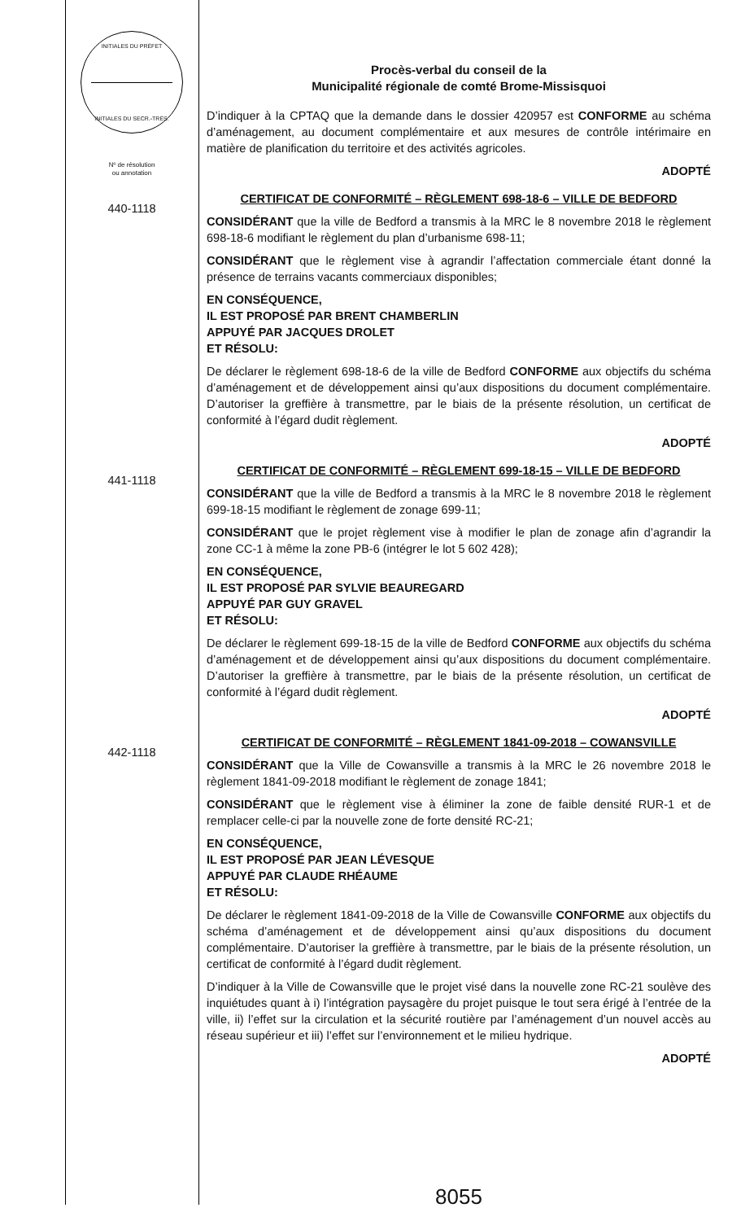INITIALES DU PRÉFET
INITIALES DU SECR.-TRÉS.
Nº de résolution
ou annotation
440-1118
441-1118
442-1118
Procès-verbal du conseil de la
Municipalité régionale de comté Brome-Missisquoi
D’indiquer à la CPTAQ que la demande dans le dossier 420957 est CONFORME au schéma d’aménagement, au document complémentaire et aux mesures de contrôle intérimaire en matière de planification du territoire et des activités agricoles.
ADOPTÉ
CERTIFICAT DE CONFORMITÉ – RÈGLEMENT 698-18-6 – VILLE DE BEDFORD
CONSIDÉRANT que la ville de Bedford a transmis à la MRC le 8 novembre 2018 le règlement 698-18-6 modifiant le règlement du plan d’urbanisme 698-11;
CONSIDÉRANT que le règlement vise à agrandir l’affectation commerciale étant donné la présence de terrains vacants commerciaux disponibles;
EN CONSÉQUENCE,
IL EST PROPOSÉ PAR BRENT CHAMBERLIN
APPUYÉ PAR JACQUES DROLET
ET RÉSOLU:
De déclarer le règlement 698-18-6 de la ville de Bedford CONFORME aux objectifs du schéma d’aménagement et de développement ainsi qu’aux dispositions du document complémentaire. D’autoriser la greffière à transmettre, par le biais de la présente résolution, un certificat de conformité à l’égard dudit règlement.
ADOPTÉ
CERTIFICAT DE CONFORMITÉ – RÈGLEMENT 699-18-15 – VILLE DE BEDFORD
CONSIDÉRANT que la ville de Bedford a transmis à la MRC le 8 novembre 2018 le règlement 699-18-15 modifiant le règlement de zonage 699-11;
CONSIDÉRANT que le projet règlement vise à modifier le plan de zonage afin d’agrandir la zone CC-1 à même la zone PB-6 (intégrer le lot 5 602 428);
EN CONSÉQUENCE,
IL EST PROPOSÉ PAR SYLVIE BEAUREGARD
APPUYÉ PAR GUY GRAVEL
ET RÉSOLU:
De déclarer le règlement 699-18-15 de la ville de Bedford CONFORME aux objectifs du schéma d’aménagement et de développement ainsi qu’aux dispositions du document complémentaire. D’autoriser la greffière à transmettre, par le biais de la présente résolution, un certificat de conformité à l’égard dudit règlement.
ADOPTÉ
CERTIFICAT DE CONFORMITÉ – RÈGLEMENT 1841-09-2018 – COWANSVILLE
CONSIDÉRANT que la Ville de Cowansville a transmis à la MRC le 26 novembre 2018 le règlement 1841-09-2018 modifiant le règlement de zonage 1841;
CONSIDÉRANT que le règlement vise à éliminer la zone de faible densité RUR-1 et de remplacer celle-ci par la nouvelle zone de forte densité RC-21;
EN CONSÉQUENCE,
IL EST PROPOSÉ PAR JEAN LÉVESQUE
APPUYÉ PAR CLAUDE RHÉAUME
ET RÉSOLU:
De déclarer le règlement 1841-09-2018 de la Ville de Cowansville CONFORME aux objectifs du schéma d’aménagement et de développement ainsi qu’aux dispositions du document complémentaire. D’autoriser la greffière à transmettre, par le biais de la présente résolution, un certificat de conformité à l’égard dudit règlement.
D’indiquer à la Ville de Cowansville que le projet visé dans la nouvelle zone RC-21 soulève des inquiétudes quant à i) l’intégration paysagère du projet puisque le tout sera érigé à l’entrée de la ville, ii) l’effet sur la circulation et la sécurité routière par l’aménagement d’un nouvel accès au réseau supérieur et iii) l’effet sur l’environnement et le milieu hydrique.
ADOPTÉ
8055